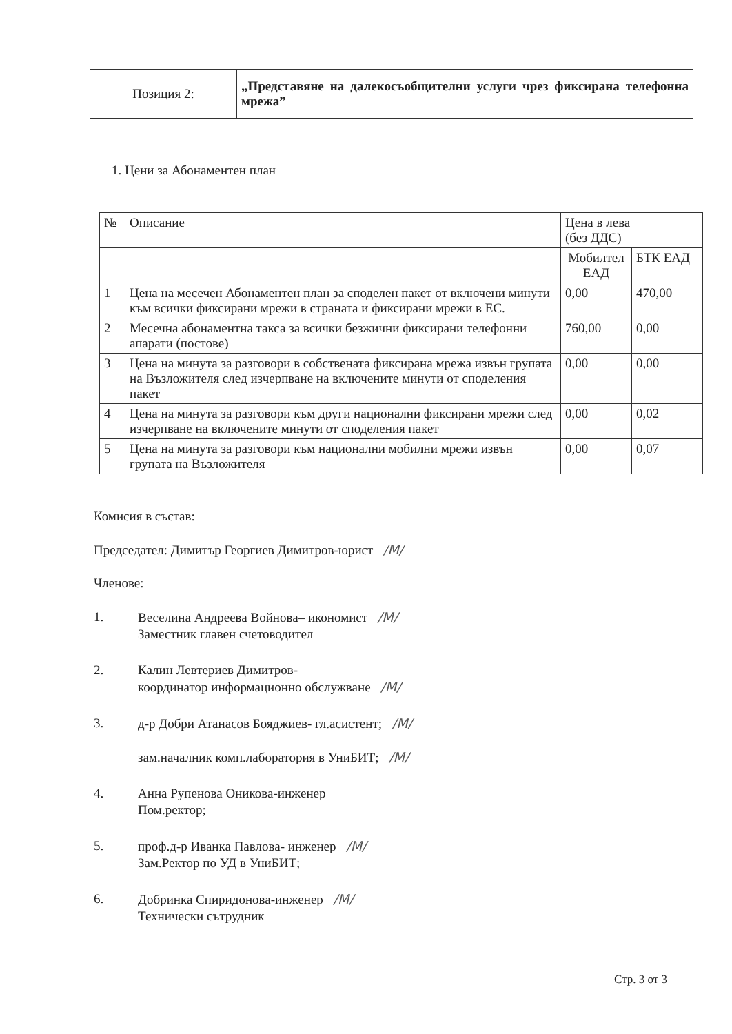| Позиция 2: | „Представяне на далекосъобщителни услуги чрез фиксирана телефонна мрежа” |
1. Цени за Абонаментен план
| № | Описание | Цена в лева (без ДДС) | |
| --- | --- | --- | --- |
| | | Мобилтел ЕАД | БТК ЕАД |
| 1 | Цена на месечен Абонаментен план за споделен пакет от включени минути към всички фиксирани мрежи в страната и фиксирани мрежи в ЕС. | 0,00 | 470,00 |
| 2 | Месечна абонаментна такса за всички безжични фиксирани телефонни апарати (постове) | 760,00 | 0,00 |
| 3 | Цена на минута за разговори в собствената фиксирана мрежа извън групата на Възложителя след изчерпване на включените минути от споделения пакет | 0,00 | 0,00 |
| 4 | Цена на минута за разговори към други национални фиксирани мрежи след изчерпване на включените минути от споделения пакет | 0,00 | 0,02 |
| 5 | Цена на минута за разговори към национални мобилни мрежи извън групата на Възложителя | 0,00 | 0,07 |
Комисия в състав:
Председател: Димитър Георгиев Димитров-юрист /М/
Членове:
1. Веселина Андреева Войнова– икономист /М/
Заместник главен счетоводител
2. Калин Левтериев Димитров-
координатор информационно обслужване /М/
3. д-р Добри Атанасов Бояджиев- гл.асистент; /М/
зам.началник комп.лаборатория в УниБИТ; /М/
4. Анна Рупенова Оникова-инженер
Пом.ректор;
5. проф.д-р Иванка Павлова- инженер /М/
Зам.Ректор по УД в УниБИТ;
6. Добринка Спиридонова-инженер /М/
Технически сътрудник
Стр. 3 от 3